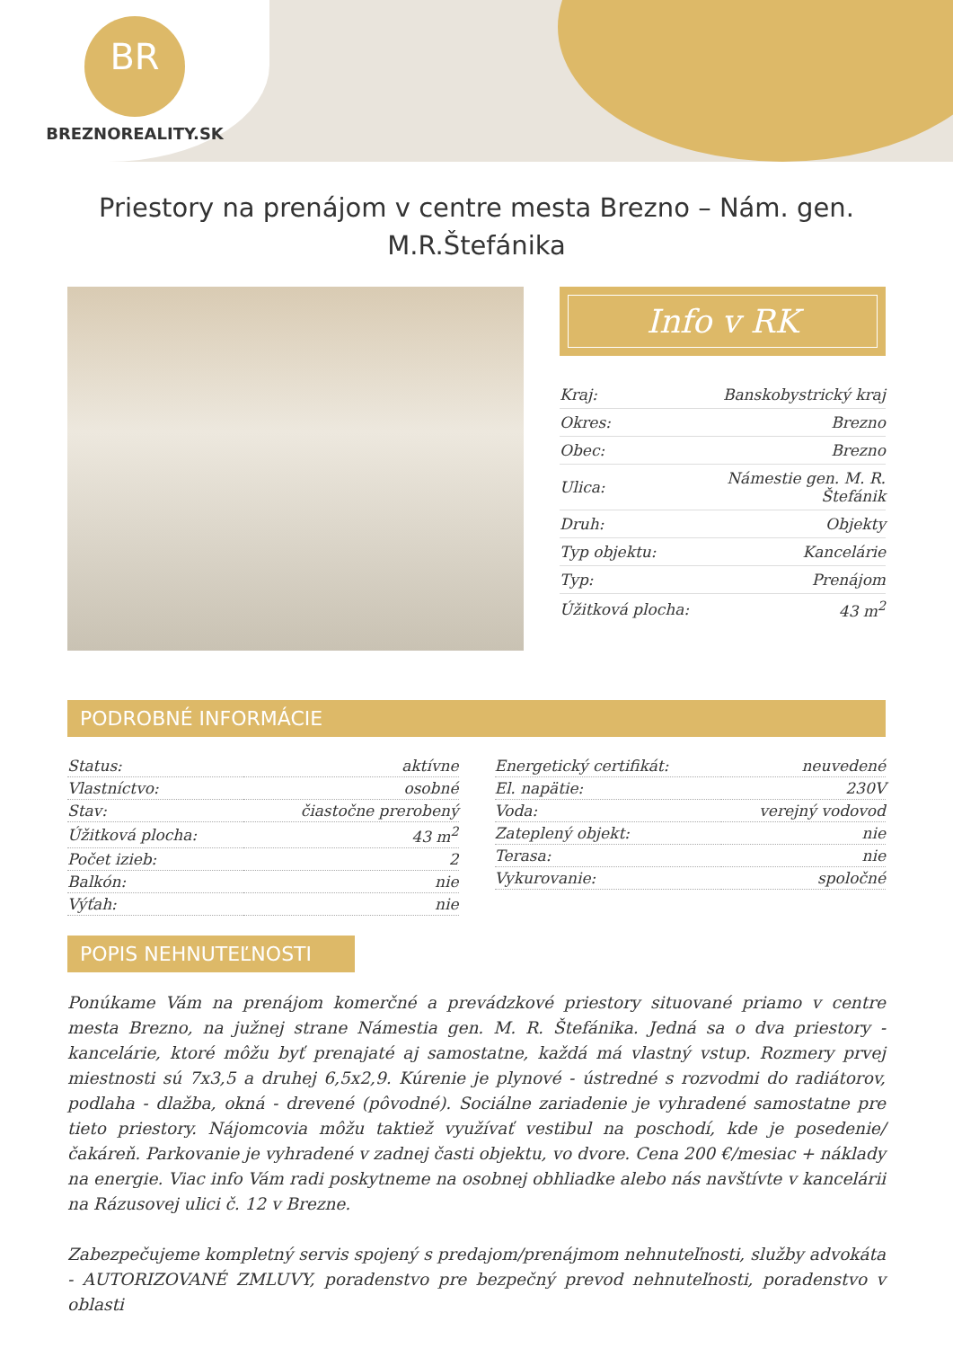BR
BREZNOREALITY.SK
Priestory na prenájom v centre mesta Brezno – Nám. gen. M.R.Štefánika
Info v RK
| Kraj: | Banskobystrický kraj |
| Okres: | Brezno |
| Obec: | Brezno |
| Ulica: | Námestie gen. M. R. Štefánik |
| Druh: | Objekty |
| Typ objektu: | Kancelárie |
| Typ: | Prenájom |
| Úžitková plocha: | 43 m<sup>2</sup> |
PODROBNÉ INFORMÁCIE
| Status: | aktívne |
| Vlastníctvo: | osobné |
| Stav: | čiastočne prerobený |
| Úžitková plocha: | 43 m<sup>2</sup> |
| Počet izieb: | 2 |
| Balkón: | nie |
| Výťah: | nie |
| Energetický certifikát: | neuvedené |
| El. napätie: | 230V |
| Voda: | verejný vodovod |
| Zateplený objekt: | nie |
| Terasa: | nie |
| Vykurovanie: | spoločné |
POPIS NEHNUTEĽNOSTI
Ponúkame Vám na prenájom komerčné a prevádzkové priestory situované priamo v centre mesta Brezno, na južnej strane Námestia gen. M. R. Štefánika. Jedná sa o dva priestory - kancelárie, ktoré môžu byť prenajaté aj samostatne, každá má vlastný vstup. Rozmery prvej miestnosti sú 7x3,5 a druhej 6,5x2,9. Kúrenie je plynové - ústredné s rozvodmi do radiátorov, podlaha - dlažba, okná - drevené (pôvodné). Sociálne zariadenie je vyhradené samostatne pre tieto priestory. Nájomcovia môžu taktiež využívať vestibul na poschodí, kde je posedenie/čakáreň. Parkovanie je vyhradené v zadnej časti objektu, vo dvore. Cena 200 €/mesiac + náklady na energie. Viac info Vám radi poskytneme na osobnej obhliadke alebo nás navštívte v kancelárii na Rázusovej ulici č. 12 v Brezne.
Zabezpečujeme kompletný servis spojený s predajom/prenájmom nehnuteľnosti, služby advokáta - AUTORIZOVANÉ ZMLUVY, poradenstvo pre bezpečný prevod nehnuteľnosti, poradenstvo v oblasti